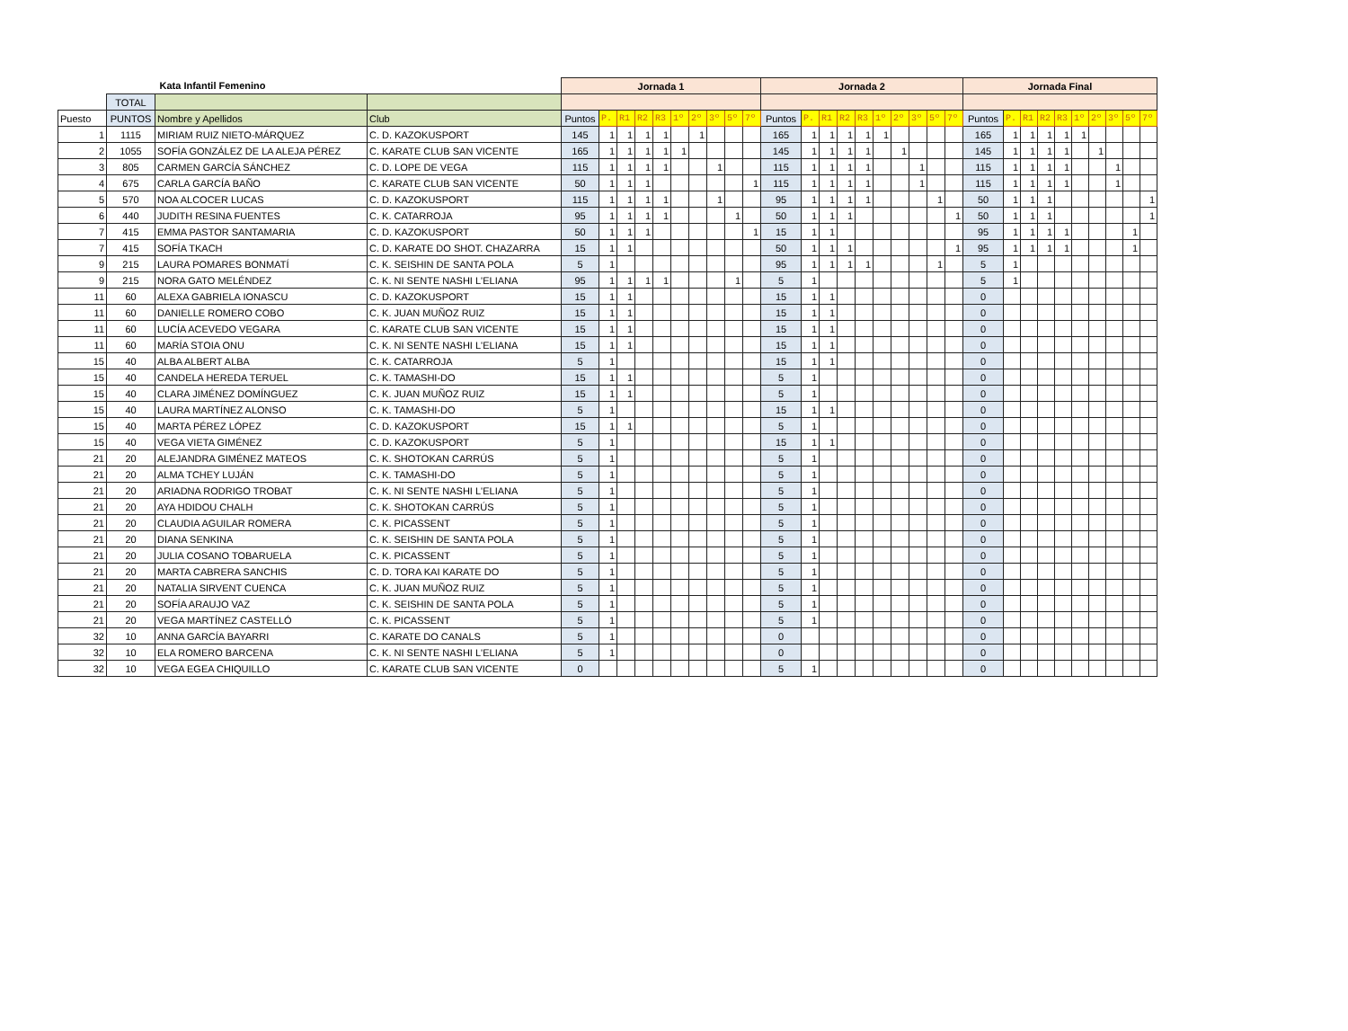| Kata Infantil Femenino | | | | Jornada 1 | | | | | | | | | | Jornada 2 | | | | | | | | | | Jornada Final | | | | | | | | | |
| --- | --- | --- | --- | --- | --- | --- | --- | --- | --- | --- | --- | --- | --- | --- | --- | --- | --- | --- | --- | --- | --- | --- | --- | --- | --- | --- | --- | --- | --- | --- | --- | --- | --- |
| | TOTAL | | | | | | | | | | | | | | | | | | | | | | | | | | | | | | | | |
| Puesto | PUNTOS | Nombre y Apellidos | Club | Puntos | P. | R1 | R2 | R3 | 1º | 2º | 3º | 5º | 7º | Puntos | P. | R1 | R2 | R3 | 1º | 2º | 3º | 5º | 7º | Puntos | P. | R1 | R2 | R3 | 1º | 2º | 3º | 5º | 7º |
| 1 | 1115 | MIRIAM RUIZ NIETO-MÁRQUEZ | C. D. KAZOKUSPORT | 145 | 1 | 1 | 1 | 1 | | 1 | | | | 165 | 1 | 1 | 1 | 1 | 1 | | | | | 165 | 1 | 1 | 1 | 1 | 1 | | | | |
| 2 | 1055 | SOFÍA GONZÁLEZ DE LA ALEJA PÉREZ | C. KARATE CLUB SAN VICENTE | 165 | 1 | 1 | 1 | 1 | 1 | | | | | 145 | 1 | 1 | 1 | 1 | | 1 | | | | 145 | 1 | 1 | 1 | 1 | | 1 | | | |
| 3 | 805 | CARMEN GARCÍA SÁNCHEZ | C. D. LOPE DE VEGA | 115 | 1 | 1 | 1 | 1 | | | 1 | | | 115 | 1 | 1 | 1 | 1 | | | 1 | | | 115 | 1 | 1 | 1 | 1 | | | 1 | | |
| 4 | 675 | CARLA GARCÍA BAÑO | C. KARATE CLUB SAN VICENTE | 50 | 1 | 1 | 1 | | | | | | 1 | 115 | 1 | 1 | 1 | 1 | | | 1 | | | 115 | 1 | 1 | 1 | 1 | | | 1 | | |
| 5 | 570 | NOA ALCOCER LUCAS | C. D. KAZOKUSPORT | 115 | 1 | 1 | 1 | 1 | | | 1 | | | 95 | 1 | 1 | 1 | 1 | | | | 1 | | 50 | 1 | 1 | 1 | | | | | | 1 |
| 6 | 440 | JUDITH RESINA FUENTES | C. K. CATARROJA | 95 | 1 | 1 | 1 | 1 | | | | 1 | | 50 | 1 | 1 | 1 | | | | | | 1 | 50 | 1 | 1 | 1 | | | | | | 1 |
| 7 | 415 | EMMA PASTOR SANTAMARIA | C. D. KAZOKUSPORT | 50 | 1 | 1 | 1 | | | | | | 1 | 15 | 1 | 1 | | | | | | | | 95 | 1 | 1 | 1 | 1 | | | | 1 | |
| 7 | 415 | SOFÍA TKACH | C. D. KARATE DO SHOT. CHAZARRA | 15 | 1 | 1 | | | | | | | | 50 | 1 | 1 | 1 | | | | | | 1 | 95 | 1 | 1 | 1 | 1 | | | | 1 | |
| 9 | 215 | LAURA POMARES BONMATÍ | C. K. SEISHIN DE SANTA POLA | 5 | 1 | | | | | | | | | 95 | 1 | 1 | 1 | 1 | | | | 1 | | 5 | 1 | | | | | | | | |
| 9 | 215 | NORA GATO MELÉNDEZ | C. K. NI SENTE NASHI L'ELIANA | 95 | 1 | 1 | 1 | 1 | | | | 1 | | 5 | 1 | | | | | | | | | 5 | 1 | | | | | | | | |
| 11 | 60 | ALEXA GABRIELA IONASCU | C. D. KAZOKUSPORT | 15 | 1 | 1 | | | | | | | | 15 | 1 | 1 | | | | | | | | 0 | | | | | | | | | |
| 11 | 60 | DANIELLE ROMERO COBO | C. K. JUAN MUÑOZ RUIZ | 15 | 1 | 1 | | | | | | | | 15 | 1 | 1 | | | | | | | | 0 | | | | | | | | | |
| 11 | 60 | LUCÍA ACEVEDO VEGARA | C. KARATE CLUB SAN VICENTE | 15 | 1 | 1 | | | | | | | | 15 | 1 | 1 | | | | | | | | 0 | | | | | | | | | |
| 11 | 60 | MARÍA STOIA ONU | C. K. NI SENTE NASHI L'ELIANA | 15 | 1 | 1 | | | | | | | | 15 | 1 | 1 | | | | | | | | 0 | | | | | | | | | |
| 15 | 40 | ALBA ALBERT ALBA | C. K. CATARROJA | 5 | 1 | | | | | | | | | 15 | 1 | 1 | | | | | | | | 0 | | | | | | | | | |
| 15 | 40 | CANDELA HEREDA TERUEL | C. K. TAMASHI-DO | 15 | 1 | 1 | | | | | | | | 5 | 1 | | | | | | | | | 0 | | | | | | | | | |
| 15 | 40 | CLARA JIMÉNEZ DOMÍNGUEZ | C. K. JUAN MUÑOZ RUIZ | 15 | 1 | 1 | | | | | | | | 5 | 1 | | | | | | | | | 0 | | | | | | | | | |
| 15 | 40 | LAURA MARTÍNEZ ALONSO | C. K. TAMASHI-DO | 5 | 1 | | | | | | | | | 15 | 1 | 1 | | | | | | | | 0 | | | | | | | | | |
| 15 | 40 | MARTA PÉREZ LÓPEZ | C. D. KAZOKUSPORT | 15 | 1 | 1 | | | | | | | | 5 | 1 | | | | | | | | | 0 | | | | | | | | | |
| 15 | 40 | VEGA VIETA GIMÉNEZ | C. D. KAZOKUSPORT | 5 | 1 | | | | | | | | | 15 | 1 | 1 | | | | | | | | 0 | | | | | | | | | |
| 21 | 20 | ALEJANDRA GIMÉNEZ MATEOS | C. K. SHOTOKAN CARRÚS | 5 | 1 | | | | | | | | | 5 | 1 | | | | | | | | | 0 | | | | | | | | | |
| 21 | 20 | ALMA TCHEY LUJÁN | C. K. TAMASHI-DO | 5 | 1 | | | | | | | | | 5 | 1 | | | | | | | | | 0 | | | | | | | | | |
| 21 | 20 | ARIADNA RODRIGO TROBAT | C. K. NI SENTE NASHI L'ELIANA | 5 | 1 | | | | | | | | | 5 | 1 | | | | | | | | | 0 | | | | | | | | | |
| 21 | 20 | AYA HDIDOU CHALH | C. K. SHOTOKAN CARRÚS | 5 | 1 | | | | | | | | | 5 | 1 | | | | | | | | | 0 | | | | | | | | | |
| 21 | 20 | CLAUDIA AGUILAR ROMERA | C. K. PICASSENT | 5 | 1 | | | | | | | | | 5 | 1 | | | | | | | | | 0 | | | | | | | | | |
| 21 | 20 | DIANA SENKINA | C. K. SEISHIN DE SANTA POLA | 5 | 1 | | | | | | | | | 5 | 1 | | | | | | | | | 0 | | | | | | | | | |
| 21 | 20 | JULIA COSANO TOBARUELA | C. K. PICASSENT | 5 | 1 | | | | | | | | | 5 | 1 | | | | | | | | | 0 | | | | | | | | | |
| 21 | 20 | MARTA CABRERA SANCHIS | C. D. TORA KAI KARATE DO | 5 | 1 | | | | | | | | | 5 | 1 | | | | | | | | | 0 | | | | | | | | | |
| 21 | 20 | NATALIA SIRVENT CUENCA | C. K. JUAN MUÑOZ RUIZ | 5 | 1 | | | | | | | | | 5 | 1 | | | | | | | | | 0 | | | | | | | | | |
| 21 | 20 | SOFÍA ARAUJO VAZ | C. K. SEISHIN DE SANTA POLA | 5 | 1 | | | | | | | | | 5 | 1 | | | | | | | | | 0 | | | | | | | | | |
| 21 | 20 | VEGA MARTÍNEZ CASTELLÓ | C. K. PICASSENT | 5 | 1 | | | | | | | | | 5 | 1 | | | | | | | | | 0 | | | | | | | | | |
| 32 | 10 | ANNA GARCÍA BAYARRI | C. KARATE DO CANALS | 5 | 1 | | | | | | | | | 0 | | | | | | | | | | 0 | | | | | | | | | |
| 32 | 10 | ELA ROMERO BARCENA | C. K. NI SENTE NASHI L'ELIANA | 5 | 1 | | | | | | | | | 0 | | | | | | | | | | 0 | | | | | | | | | |
| 32 | 10 | VEGA EGEA CHIQUILLO | C. KARATE CLUB SAN VICENTE | 0 | | | | | | | | | | 5 | 1 | | | | | | | | | 0 | | | | | | | | | |